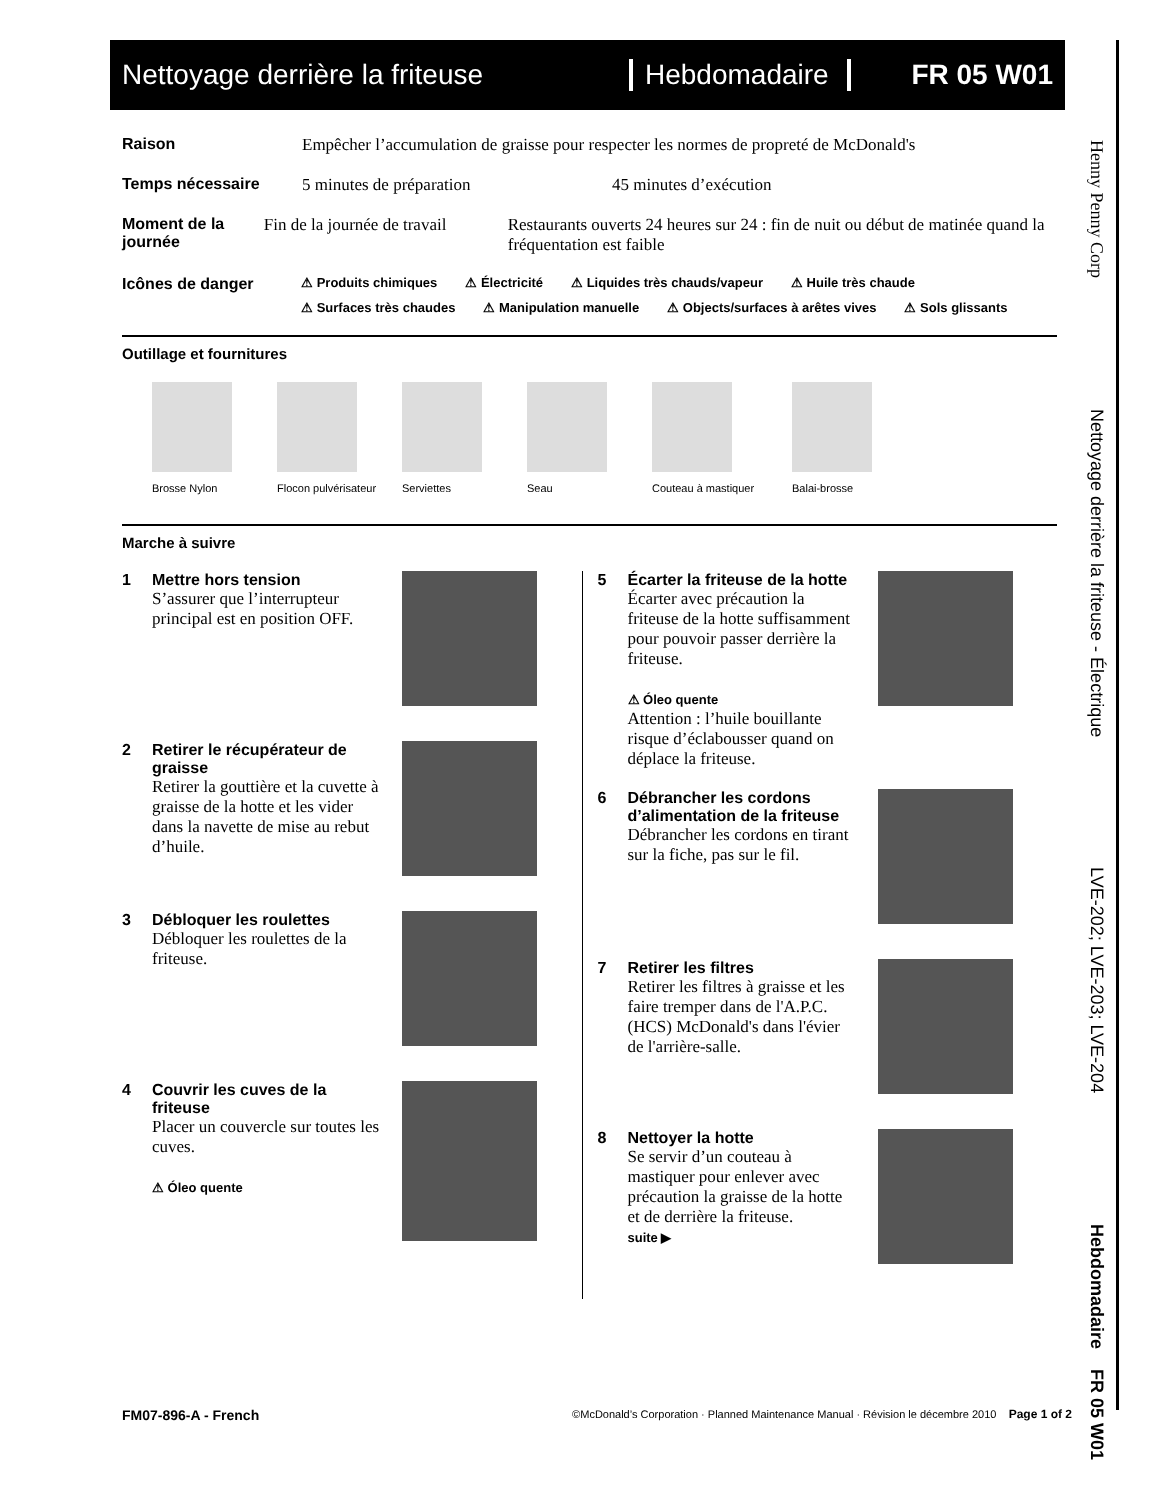Nettoyage derrière la friteuse
Hebdomadaire
FR 05 W01
Raison Empêcher l’accumulation de graisse pour respecter les normes de propreté de McDonald's
Temps nécessaire 5 minutes de préparation 45 minutes d’exécution
Moment de la journée
Fin de la journée de travail Restaurants ouverts 24 heures sur 24 : fin de nuit ou début de matinée quand la fréquentation est faible
Icônes de danger
⚠ Produits chimiques ⚠ Électricité ⚠ Liquides très chauds/vapeur ⚠ Huile très chaude ⚠ Surfaces très chaudes ⚠ Manipulation manuelle ⚠ Objects/surfaces à arêtes vives ⚠ Sols glissants
Outillage et fournitures
Brosse Nylon Flocon pulvérisateur
Serviettes Seau Couteau à mastiquer Balai-brosse
Marche à suivre
1 Mettre hors tension
S’assurer que l’interrupteur principal est en position OFF.
2 Retirer le récupérateur de graisse
Retirer la gouttière et la cuvette à graisse de la hotte et les vider dans la navette de mise au rebut d’huile.
3 Débloquer les roulettes
Débloquer les roulettes de la friteuse.
4 Couvrir les cuves de la friteuse
Placer un couvercle sur toutes les cuves.
⚠ Óleo quente
5 Écarter la friteuse de la hotte
Écarter avec précaution la friteuse de la hotte suffisamment pour pouvoir passer derrière la friteuse.
⚠ Óleo quente
Attention : l’huile bouillante risque d’éclabousser quand on déplace la friteuse.
6 Débrancher les cordons d’alimentation de la friteuse
Débrancher les cordons en tirant sur la fiche, pas sur le fil.
7 Retirer les filtres
Retirer les filtres à graisse et les faire tremper dans de l'A.P.C. (HCS) McDonald's dans l'évier de l'arrière-salle.
8 Nettoyer la hotte
Se servir d’un couteau à mastiquer pour enlever avec précaution la graisse de la hotte et de derrière la friteuse.
suite ▶
Henny Penny Corp Nettoyage derrière la friteuse - Électrique LVE-202; LVE-203; LVE-204 Hebdomadaire FR 05 W01
FM07-896-A - French ©McDonald’s Corporation · Planned Maintenance Manual · Révision le décembre 2010 Page 1 of 2